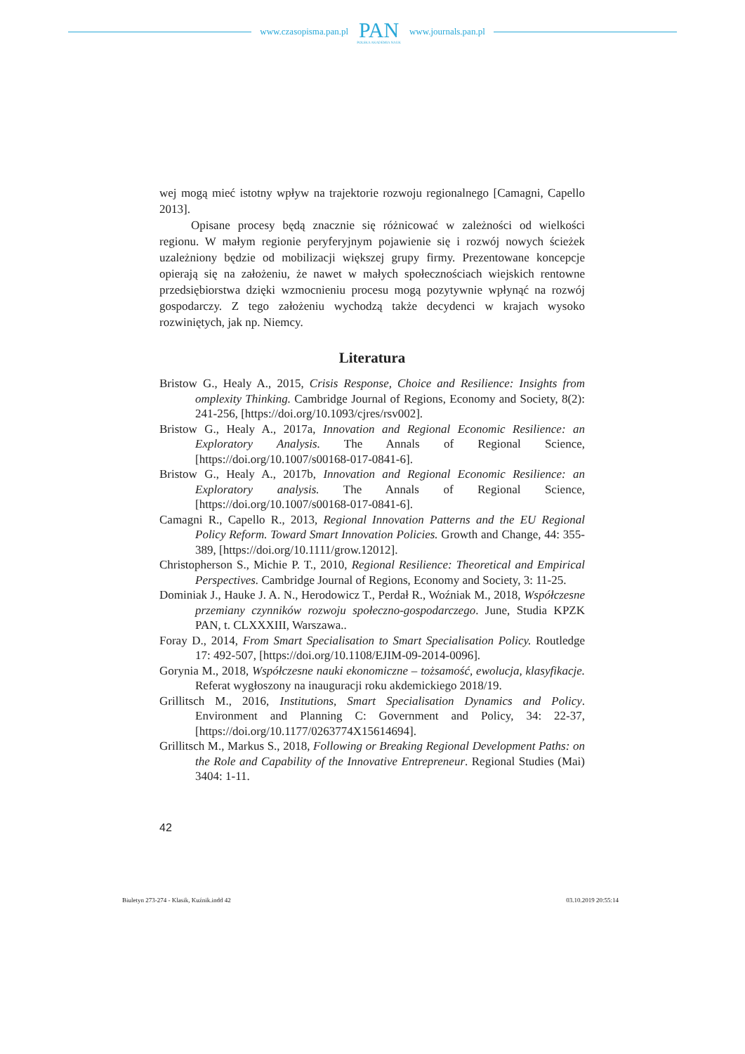www.czasopisma.pan.pl
PAN
POLSKA AKADEMIA NAUK
www.journals.pan.pl
wej mogą mieć istotny wpływ na trajektorie rozwoju regionalnego [Camagni, Capello 2013].
Opisane procesy będą znacznie się różnicować w zależności od wielkości regionu. W małym regionie peryferyjnym pojawienie się i rozwój nowych ścieżek uzależniony będzie od mobilizacji większej grupy firmy. Prezentowane koncepcje opierają się na założeniu, że nawet w małych społecznościach wiejskich rentowne przedsiębiorstwa dzięki wzmocnieniu procesu mogą pozytywnie wpłynąć na rozwój gospodarczy. Z tego założeniu wychodzą także decydenci w krajach wysoko rozwiniętych, jak np. Niemcy.
Literatura
Bristow G., Healy A., 2015, Crisis Response, Choice and Resilience: Insights from omplexity Thinking. Cambridge Journal of Regions, Economy and Society, 8(2): 241-256, [https://doi.org/10.1093/cjres/rsv002].
Bristow G., Healy A., 2017a, Innovation and Regional Economic Resilience: an Exploratory Analysis. The Annals of Regional Science, [https://doi.org/10.1007/s00168-017-0841-6].
Bristow G., Healy A., 2017b, Innovation and Regional Economic Resilience: an Exploratory analysis. The Annals of Regional Science, [https://doi.org/10.1007/s00168-017-0841-6].
Camagni R., Capello R., 2013, Regional Innovation Patterns and the EU Regional Policy Reform. Toward Smart Innovation Policies. Growth and Change, 44: 355-389, [https://doi.org/10.1111/grow.12012].
Christopherson S., Michie P. T., 2010, Regional Resilience: Theoretical and Empirical Perspectives. Cambridge Journal of Regions, Economy and Society, 3: 11-25.
Dominiak J., Hauke J. A. N., Herodowicz T., Perdał R., Woźniak M., 2018, Współczesne przemiany czynników rozwoju społeczno-gospodarczego. June, Studia KPZK PAN, t. CLXXXIII, Warszawa..
Foray D., 2014, From Smart Specialisation to Smart Specialisation Policy. Routledge 17: 492-507, [https://doi.org/10.1108/EJIM-09-2014-0096].
Gorynia M., 2018, Współczesne nauki ekonomiczne – tożsamość, ewolucja, klasyfikacje. Referat wygłoszony na inauguracji roku akdemickiego 2018/19.
Grillitsch M., 2016, Institutions, Smart Specialisation Dynamics and Policy. Environment and Planning C: Government and Policy, 34: 22-37, [https://doi.org/10.1177/0263774X15614694].
Grillitsch M., Markus S., 2018, Following or Breaking Regional Development Paths: on the Role and Capability of the Innovative Entrepreneur. Regional Studies (Mai) 3404: 1-11.
42
Biuletyn 273-274 - Klasik, Kuźnik.indd 42 03.10.2019 20:55:14